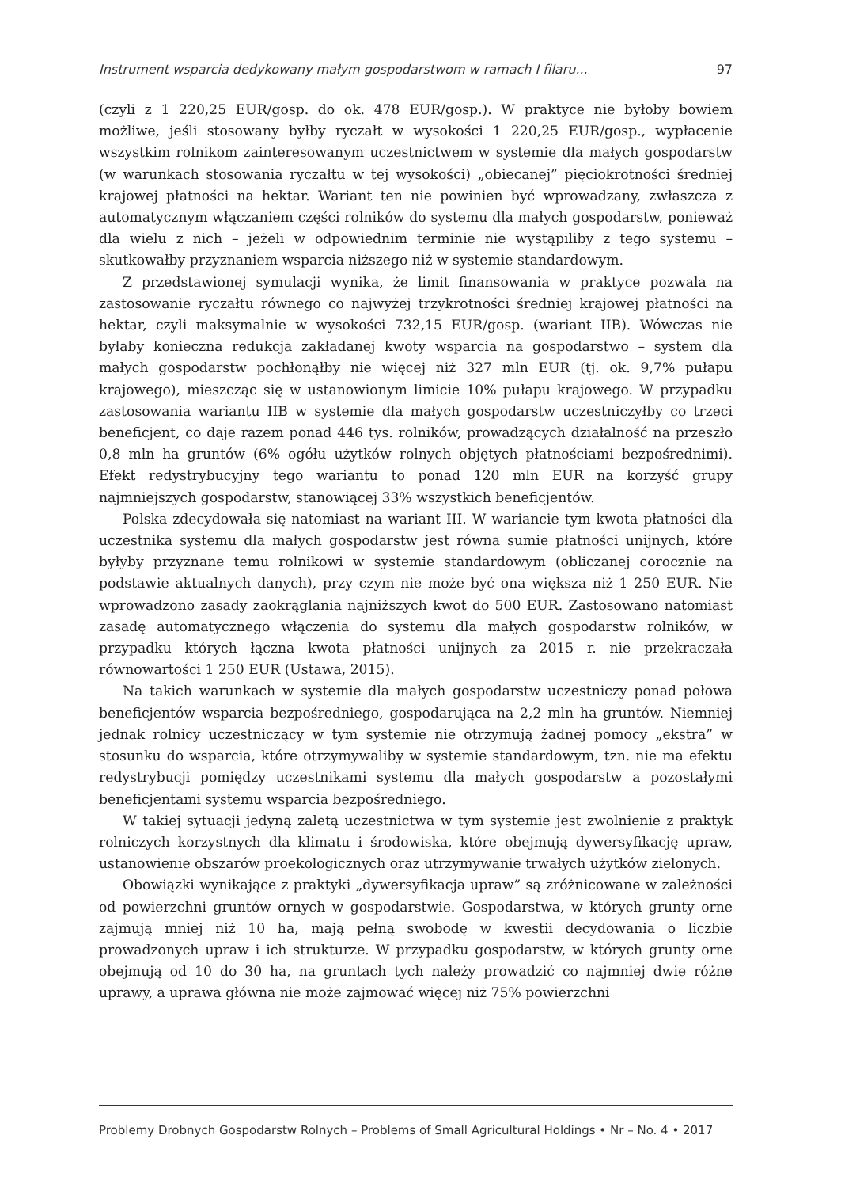Instrument wsparcia dedykowany małym gospodarstwom w ramach I filaru... 97
(czyli z 1 220,25 EUR/gosp. do ok. 478 EUR/gosp.). W praktyce nie byłoby bowiem możliwe, jeśli stosowany byłby ryczałt w wysokości 1 220,25 EUR/gosp., wypłacenie wszystkim rolnikom zainteresowanym uczestnictwem w systemie dla małych gospodarstw (w warunkach stosowania ryczałtu w tej wysokości) „obiecanej” pięciokrotności średniej krajowej płatności na hektar. Wariant ten nie powinien być wprowadzany, zwłaszcza z automatycznym włączaniem części rolników do systemu dla małych gospodarstw, ponieważ dla wielu z nich – jeżeli w odpowiednim terminie nie wystąpiliby z tego systemu – skutkowałby przyznaniem wsparcia niższego niż w systemie standardowym.
Z przedstawionej symulacji wynika, że limit finansowania w praktyce pozwala na zastosowanie ryczałtu równego co najwyżej trzykrotności średniej krajowej płatności na hektar, czyli maksymalnie w wysokości 732,15 EUR/gosp. (wariant IIB). Wówczas nie byłaby konieczna redukcja zakładanej kwoty wsparcia na gospodarstwo – system dla małych gospodarstw pochłonąłby nie więcej niż 327 mln EUR (tj. ok. 9,7% pułapu krajowego), mieszcząc się w ustanowionym limicie 10% pułapu krajowego. W przypadku zastosowania wariantu IIB w systemie dla małych gospodarstw uczestniczyłby co trzeci beneficjent, co daje razem ponad 446 tys. rolników, prowadzących działalność na przeszło 0,8 mln ha gruntów (6% ogółu użytków rolnych objętych płatnościami bezpośrednimi). Efekt redystrybucyjny tego wariantu to ponad 120 mln EUR na korzyść grupy najmniejszych gospodarstw, stanowiącej 33% wszystkich beneficjentów.
Polska zdecydowała się natomiast na wariant III. W wariancie tym kwota płatności dla uczestnika systemu dla małych gospodarstw jest równa sumie płatności unijnych, które byłyby przyznane temu rolnikowi w systemie standardowym (obliczanej corocznie na podstawie aktualnych danych), przy czym nie może być ona większa niż 1 250 EUR. Nie wprowadzono zasady zaokrąglania najniższych kwot do 500 EUR. Zastosowano natomiast zasadę automatycznego włączenia do systemu dla małych gospodarstw rolników, w przypadku których łączna kwota płatności unijnych za 2015 r. nie przekraczała równowartości 1 250 EUR (Ustawa, 2015).
Na takich warunkach w systemie dla małych gospodarstw uczestniczy ponad połowa beneficjentów wsparcia bezpośredniego, gospodarująca na 2,2 mln ha gruntów. Niemniej jednak rolnicy uczestniczący w tym systemie nie otrzymują żadnej pomocy „ekstra” w stosunku do wsparcia, które otrzymywaliby w systemie standardowym, tzn. nie ma efektu redystrybucji pomiędzy uczestnikami systemu dla małych gospodarstw a pozostałymi beneficjentami systemu wsparcia bezpośredniego.
W takiej sytuacji jedyną zaletą uczestnictwa w tym systemie jest zwolnienie z praktyk rolniczych korzystnych dla klimatu i środowiska, które obejmują dywersyfikację upraw, ustanowienie obszarów proekologicznych oraz utrzymywanie trwałych użytków zielonych.
Obowiązki wynikające z praktyki „dywersyfikacja upraw” są zróżnicowane w zależności od powierzchni gruntów ornych w gospodarstwie. Gospodarstwa, w których grunty orne zajmują mniej niż 10 ha, mają pełną swobodę w kwestii decydowania o liczbie prowadzonych upraw i ich strukturze. W przypadku gospodarstw, w których grunty orne obejmują od 10 do 30 ha, na gruntach tych należy prowadzić co najmniej dwie różne uprawy, a uprawa główna nie może zajmować więcej niż 75% powierzchni
Problemy Drobnych Gospodarstw Rolnych – Problems of Small Agricultural Holdings • Nr – No. 4 • 2017